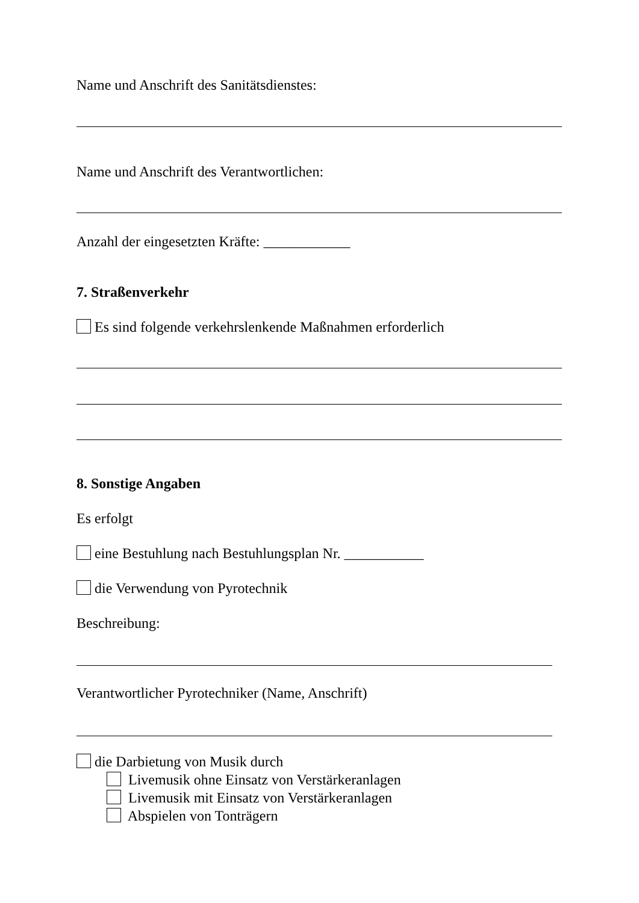Name und Anschrift des Sanitätsdienstes:
Name und Anschrift des Verantwortlichen:
Anzahl der eingesetzten Kräfte: ____________
7. Straßenverkehr
Es sind folgende verkehrslenkende Maßnahmen erforderlich
8. Sonstige Angaben
Es erfolgt
eine Bestuhlung nach Bestuhlungsplan Nr. ___________
die Verwendung von Pyrotechnik
Beschreibung:
Verantwortlicher Pyrotechniker (Name, Anschrift)
die Darbietung von Musik durch
Livemusik ohne Einsatz von Verstärkeranlagen
Livemusik mit Einsatz von Verstärkeranlagen
Abspielen von Tonträgern